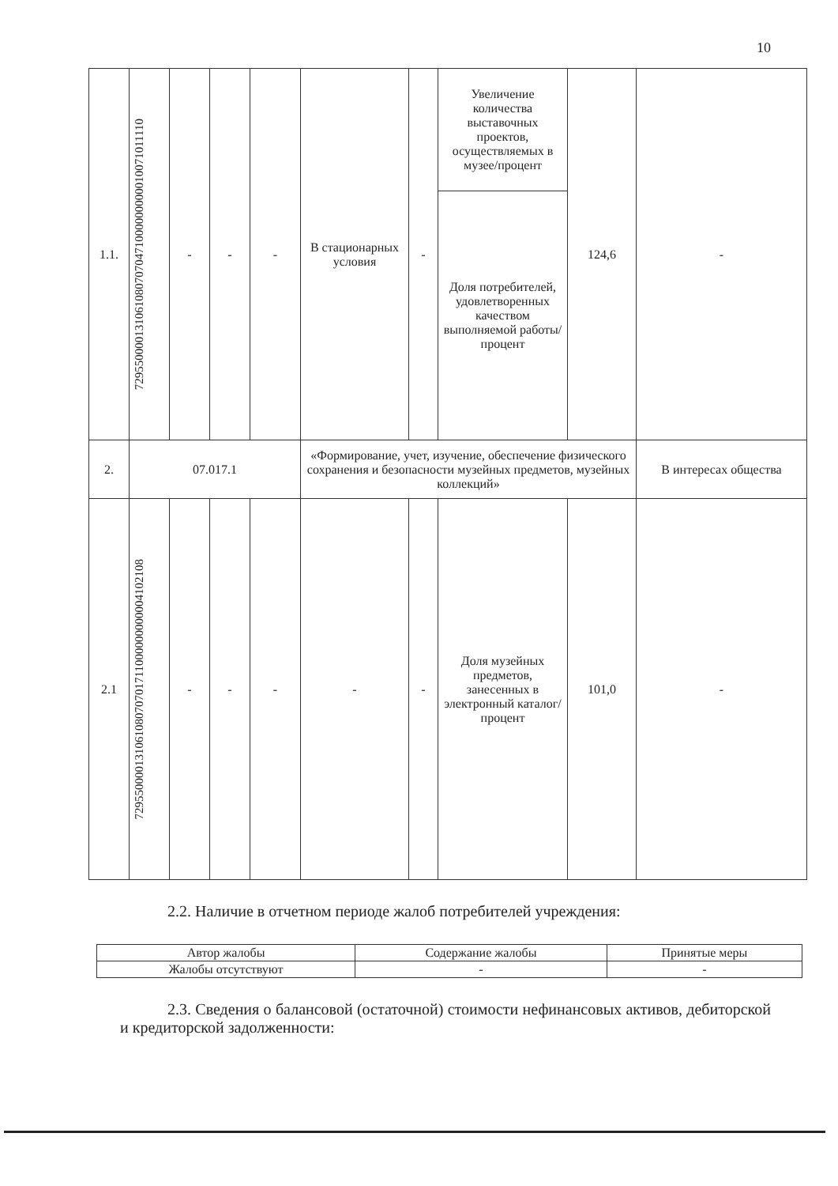10
| 1.1. | 7295500001310610807070471000000000010071011110 | - | - | - | В стационарных условия | - | Увеличение количества выставочных проектов, осуществляемых в музее/процент | 124,6 | - |
| | | | | | | | Доля потребителей, удовлетворенных качеством выполняемой работы/процент | | |
| 2. | 07.017.1 | | | | «Формирование, учет, изучение, обеспечение физического сохранения и безопасности музейных предметов, музейных коллекций» | | | | В интересах общества |
| 2.1 | 72955000013106108070701711000000000004102108 | - | - | - | - | - | Доля музейных предметов, занесенных в электронный каталог/процент | 101,0 | - |
2.2. Наличие в отчетном периоде жалоб потребителей учреждения:
| Автор жалобы | Содержание жалобы | Принятые меры |
| Жалобы отсутствуют | - | - |
2.3. Сведения о балансовой (остаточной) стоимости нефинансовых активов, дебиторской и кредиторской задолженности: